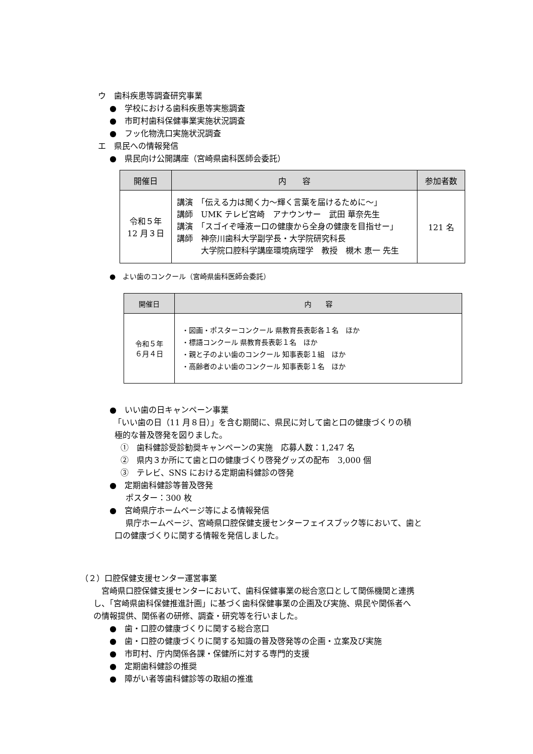ウ　歯科疾患等調査研究事業
●　学校における歯科疾患等実態調査
●　市町村歯科保健事業実施状況調査
●　フッ化物洗口実施状況調査
エ　県民への情報発信
●　県民向け公開講座（宮崎県歯科医師会委託）
| 開催日 | 内 容 | 参加者数 |
| --- | --- | --- |
| 令和５年 12 月３日 | 講演 「伝える力は聞く力～輝く言葉を届けるために～」 講師 UMK テレビ宮崎 アナウンサー 武田 華奈先生 講演 「スゴイぞ唾液ー口の健康から全身の健康を目指せー」 講師 神奈川歯科大学副学長・大学院研究科長 大学院口腔科学講座環境病理学 教授 槻木 恵一 先生 | 121 名 |
●　よい歯のコンクール（宮崎県歯科医師会委託）
| 開催日 | 内 容 |
| --- | --- |
| 令和５年 ６月４日 | ・図画・ポスターコンクール 県教育長表彰各１名 ほか ・標語コンクール 県教育長表彰１名 ほか ・親と子のよい歯のコンクール 知事表彰１組 ほか ・高齢者のよい歯のコンクール 知事表彰１名 ほか |
●　いい歯の日キャンペーン事業
　「いい歯の日（11 月８日）」を含む期間に、県民に対して歯と口の健康づくりの積
極的な普及啓発を図りました。
①　歯科健診受診勧奨キャンペーンの実施　応募人数：1,247 名
②　県内３か所にて歯と口の健康づくり啓発グッズの配布　3,000 個
③　テレビ、SNS における定期歯科健診の啓発
●　定期歯科健診等普及啓発
　　ポスター：300 枚
●　宮崎県庁ホームページ等による情報発信
　　県庁ホームページ、宮崎県口腔保健支援センターフェイスブック等において、歯と
口の健康づくりに関する情報を発信しました。
（２）口腔保健支援センター運営事業
　宮崎県口腔保健支援センターにおいて、歯科保健事業の総合窓口として関係機関と連携
し、「宮崎県歯科保健推進計画」に基づく歯科保健事業の企画及び実施、県民や関係者へ
の情報提供、関係者の研修、調査・研究等を行いました。
●　歯・口腔の健康づくりに関する総合窓口
●　歯・口腔の健康づくりに関する知識の普及啓発等の企画・立案及び実施
●　市町村、庁内関係各課・保健所に対する専門的支援
●　定期歯科健診の推奨
●　障がい者等歯科健診等の取組の推進